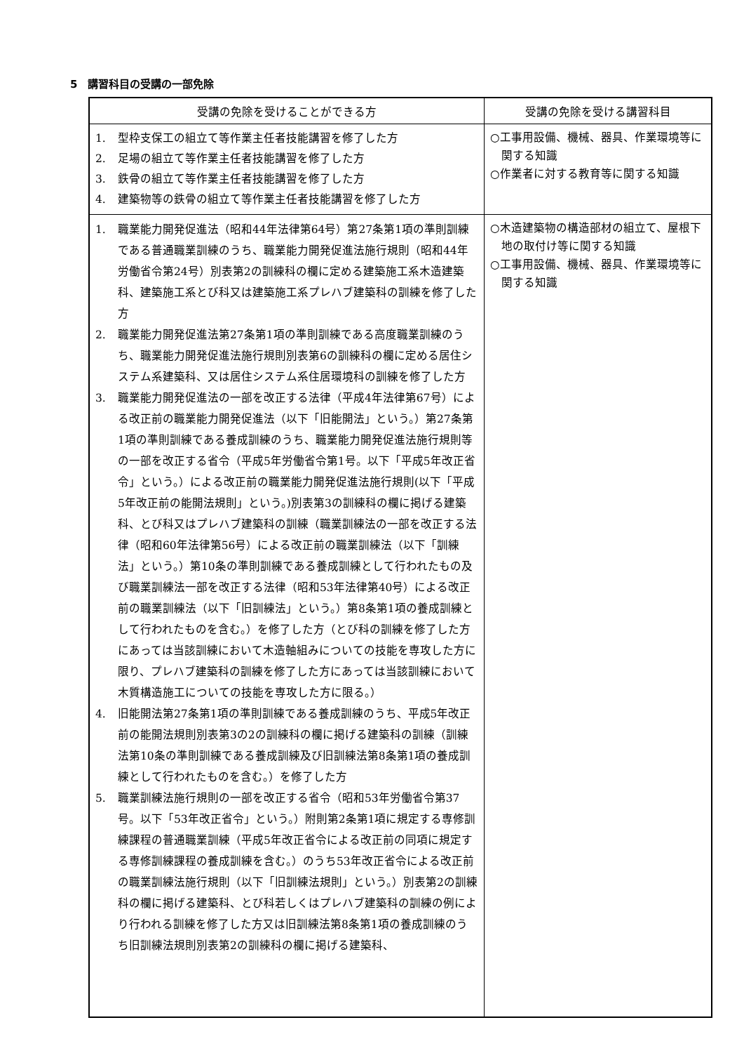5　講習科目の受講の一部免除
| 受講の免除を受けることができる方 | 受講の免除を受ける講習科目 |
| --- | --- |
| 1. 型枠支保工の組立て等作業主任者技能講習を修了した方 2. 足場の組立て等作業主任者技能講習を修了した方 3. 鉄骨の組立て等作業主任者技能講習を修了した方 4. 建築物等の鉄骨の組立て等作業主任者技能講習を修了した方 | ○工事用設備、機械、器具、作業環境等に関する知識 ○作業者に対する教育等に関する知識 |
| 1. 職業能力開発促進法（昭和44年法律第64号）第27条第1項の準則訓練である普通職業訓練のうち、職業能力開発促進法施行規則（昭和44年労働省令第24号）別表第2の訓練科の欄に定める建築施工系木造建築科、建築施工系とび科又は建築施工系プレハブ建築科の訓練を修了した方 2. 職業能力開発促進法第27条第1項の準則訓練である高度職業訓練のうち、職業能力開発促進法施行規則別表第6の訓練科の欄に定める居住システム系建築科、又は居住システム系住居環境科の訓練を修了した方 3. 職業能力開発促進法の一部を改正する法律（平成4年法律第67号）による改正前の職業能力開発促進法（以下「旧能開法」という。）第27条第1項の準則訓練である養成訓練のうち、職業能力開発促進法施行規則等の一部を改正する省令（平成5年労働省令第1号。以下「平成5年改正省令」という。）による改正前の職業能力開発促進法施行規則(以下「平成5年改正前の能開法規則」という。)別表第3の訓練科の欄に掲げる建築科、とび科又はプレハブ建築科の訓練（職業訓練法の一部を改正する法律（昭和60年法律第56号）による改正前の職業訓練法（以下「訓練法」という。）第10条の準則訓練である養成訓練として行われたもの及び職業訓練法一部を改正する法律（昭和53年法律第40号）による改正前の職業訓練法（以下「旧訓練法」という。）第8条第1項の養成訓練として行われたものを含む。）を修了した方（とび科の訓練を修了した方にあっては当該訓練において木造軸組みについての技能を専攻した方に限り、プレハブ建築科の訓練を修了した方にあっては当該訓練において木質構造施工についての技能を専攻した方に限る。） 4. 旧能開法第27条第1項の準則訓練である養成訓練のうち、平成5年改正前の能開法規則別表第3の2の訓練科の欄に掲げる建築科の訓練（訓練法第10条の準則訓練である養成訓練及び旧訓練法第8条第1項の養成訓練として行われたものを含む。）を修了した方 5. 職業訓練法施行規則の一部を改正する省令（昭和53年労働省令第37号。以下「53年改正省令」という。）附則第2条第1項に規定する専修訓練課程の普通職業訓練（平成5年改正省令による改正前の同項に規定する専修訓練課程の養成訓練を含む。）のうち53年改正省令による改正前の職業訓練法施行規則（以下「旧訓練法規則」という。）別表第2の訓練科の欄に掲げる建築科、とび科若しくはプレハブ建築科の訓練の例により行われる訓練を修了した方又は旧訓練法第8条第1項の養成訓練のうち旧訓練法規則別表第2の訓練科の欄に掲げる建築科、 | ○木造建築物の構造部材の組立て、屋根下地の取付け等に関する知識 ○工事用設備、機械、器具、作業環境等に関する知識 |